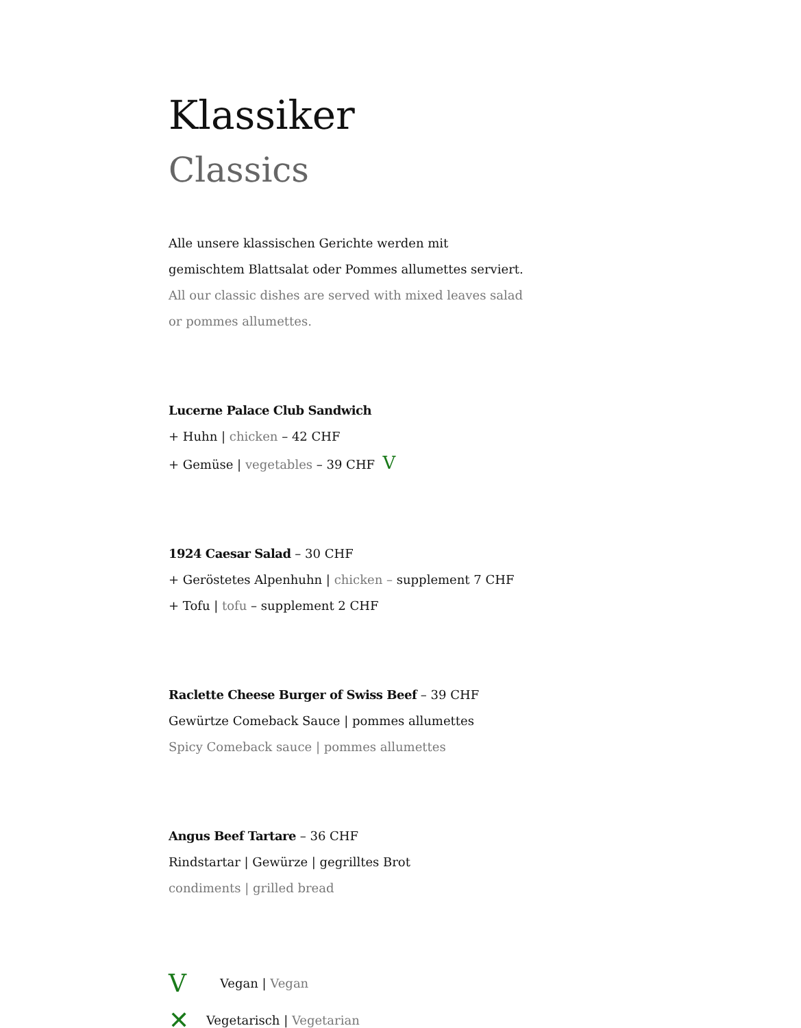Klassiker
Classics
Alle unsere klassischen Gerichte werden mit
gemischtem Blattsalat oder Pommes allumettes serviert.
All our classic dishes are served with mixed leaves salad
or pommes allumettes.
Lucerne Palace Club Sandwich
+ Huhn | chicken – 42 CHF
+ Gemüse | vegetables – 39 CHF V
1924 Caesar Salad – 30 CHF
+ Geröstetes Alpenhuhn | chicken – supplement 7 CHF
+ Tofu | tofu – supplement 2 CHF
Raclette Cheese Burger of Swiss Beef – 39 CHF
Gewürtze Comeback Sauce | pommes allumettes
Spicy Comeback sauce | pommes allumettes
Angus Beef Tartare – 36 CHF
Rindstartar | Gewürze | gegrilltes Brot
condiments | grilled bread
V Vegan | Vegan
✕ Vegetarisch | Vegetarian